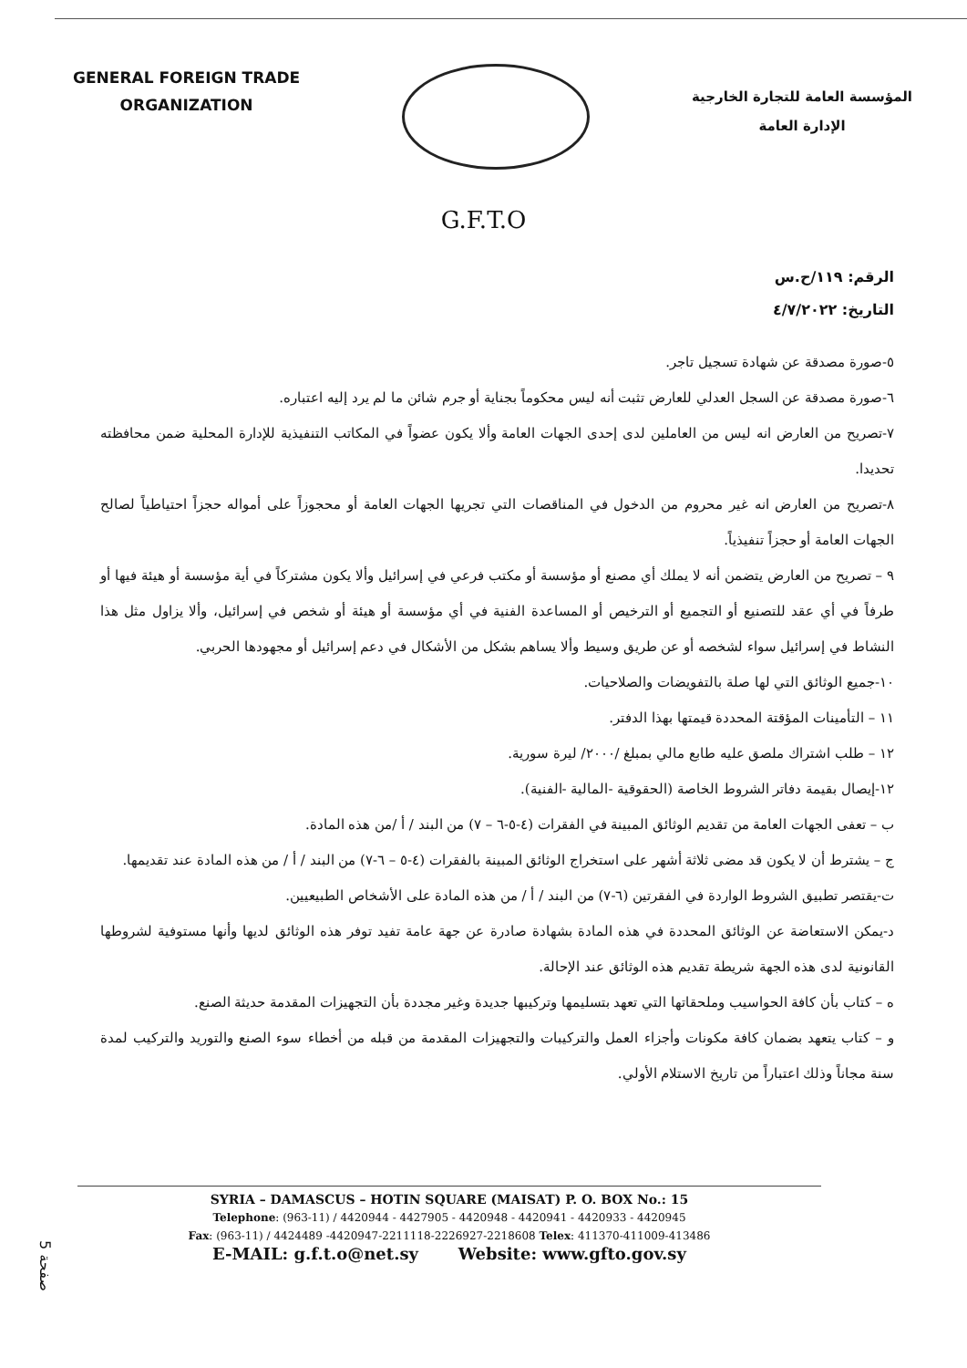GENERAL FOREIGN TRADE
ORGANIZATION
المؤسسة العامة للتجارة الخارجية
الإدارة العامة
G.F.T.O
الرقم: ١١٩/ح.س
التاريخ: ٤/٧/٢٠٢٢
٥-صورة مصدقة عن شهادة تسجيل تاجر.
٦-صورة مصدقة عن السجل العدلي للعارض تثبت أنه ليس محكوماً بجناية أو جرم شائن ما لم يرد إليه اعتباره.
٧-تصريح من العارض انه ليس من العاملين لدى إحدى الجهات العامة وألا يكون عضواً في المكاتب التنفيذية للإدارة المحلية ضمن محافظته تحديدا.
٨-تصريح من العارض انه غير محروم من الدخول في المناقصات التي تجريها الجهات العامة أو محجوزاً على أمواله حجزاً احتياطياً لصالح الجهات العامة أو حجزاً تنفيذياً.
٩ – تصريح من العارض يتضمن أنه لا يملك أي مصنع أو مؤسسة أو مكتب فرعي في إسرائيل وألا يكون مشتركاً في أية مؤسسة أو هيئة فيها أو طرفاً في أي عقد للتصنيع أو التجميع أو الترخيص أو المساعدة الفنية في أي مؤسسة أو هيئة أو شخص في إسرائيل، وألا يزاول مثل هذا النشاط في إسرائيل سواء لشخصه أو عن طريق وسيط وألا يساهم بشكل من الأشكال في دعم إسرائيل أو مجهودها الحربي.
١٠-جميع الوثائق التي لها صلة بالتفويضات والصلاحيات.
١١ – التأمينات المؤقتة المحددة قيمتها بهذا الدفتر.
١٢ – طلب اشتراك ملصق عليه طابع مالي بمبلغ /٢٠٠٠/ ليرة سورية.
١٢-إيصال بقيمة دفاتر الشروط الخاصة (الحقوقية -المالية -الفنية).
ب – تعفى الجهات العامة من تقديم الوثائق المبينة في الفقرات (٤-٥-٦ – ٧) من البند / أ /من هذه المادة.
ج – يشترط أن لا يكون قد مضى ثلاثة أشهر على استخراج الوثائق المبينة بالفقرات (٤-٥ – ٦-٧) من البند / أ / من هذه المادة عند تقديمها.
ت-يقتصر تطبيق الشروط الواردة في الفقرتين (٦-٧) من البند / أ / من هذه المادة على الأشخاص الطبيعيين.
د-يمكن الاستعاضة عن الوثائق المحددة في هذه المادة بشهادة صادرة عن جهة عامة تفيد توفر هذه الوثائق لديها وأنها مستوفية لشروطها القانونية لدى هذه الجهة شريطة تقديم هذه الوثائق عند الإحالة.
ه – كتاب بأن كافة الحواسيب وملحقاتها التي تعهد بتسليمها وتركيبها جديدة وغير مجددة بأن التجهيزات المقدمة حديثة الصنع.
و – كتاب يتعهد بضمان كافة مكونات وأجزاء العمل والتركيبات والتجهيزات المقدمة من قبله من أخطاء سوء الصنع والتوريد والتركيب لمدة سنة مجاناً وذلك اعتباراً من تاريخ الاستلام الأولي.
SYRIA – DAMASCUS – HOTIN SQUARE (MAISAT) P. O. BOX No.: 15
Telephone: (963-11) / 4420944 - 4427905 - 4420948 - 4420941 - 4420933 - 4420945
Fax: (963-11) / 4424489 -4420947-2211118-2226927-2218608 Telex: 411370-411009-413486
E-MAIL: g.f.t.o@net.sy Website: www.gfto.gov.sy
صفحة 5